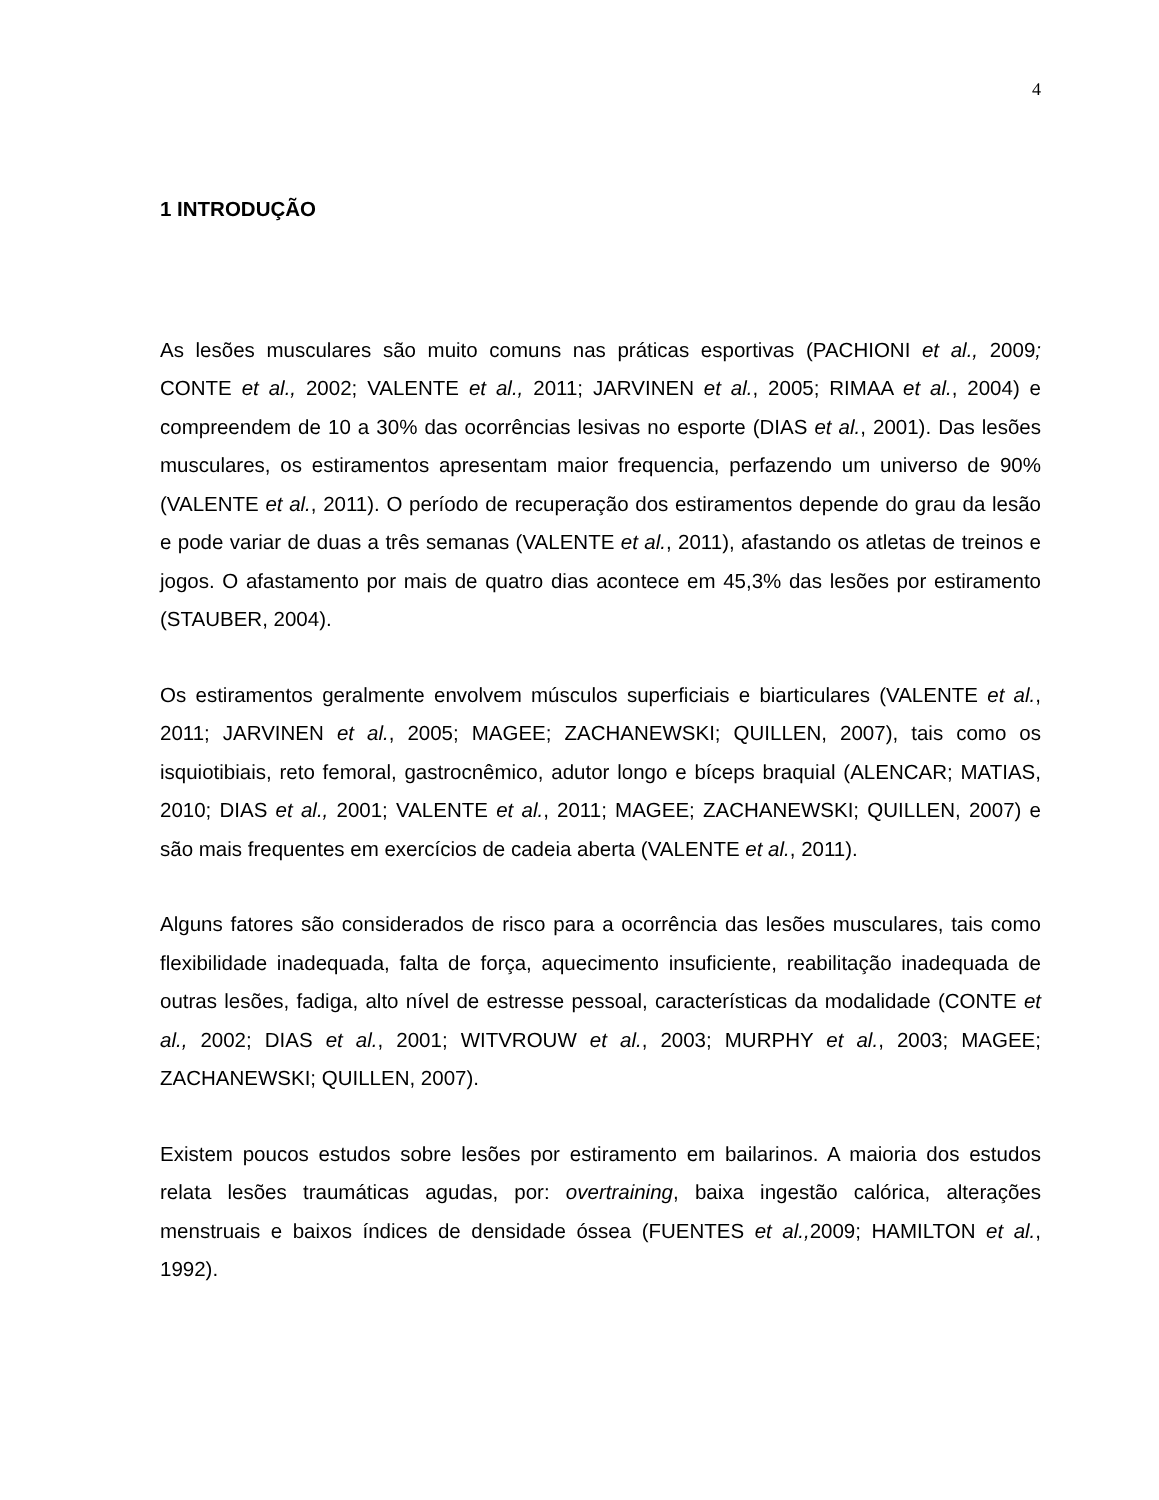4
1 INTRODUÇÃO
As lesões musculares são muito comuns nas práticas esportivas (PACHIONI et al., 2009; CONTE et al., 2002; VALENTE et al., 2011; JARVINEN et al., 2005; RIMAA et al., 2004) e compreendem de 10 a 30% das ocorrências lesivas no esporte (DIAS et al., 2001). Das lesões musculares, os estiramentos apresentam maior frequencia, perfazendo um universo de 90% (VALENTE et al., 2011). O período de recuperação dos estiramentos depende do grau da lesão e pode variar de duas a três semanas (VALENTE et al., 2011), afastando os atletas de treinos e jogos. O afastamento por mais de quatro dias acontece em 45,3% das lesões por estiramento (STAUBER, 2004).
Os estiramentos geralmente envolvem músculos superficiais e biarticulares (VALENTE et al., 2011; JARVINEN et al., 2005; MAGEE; ZACHANEWSKI; QUILLEN, 2007), tais como os isquiotibiais, reto femoral, gastrocnêmico, adutor longo e bíceps braquial (ALENCAR; MATIAS, 2010; DIAS et al., 2001; VALENTE et al., 2011; MAGEE; ZACHANEWSKI; QUILLEN, 2007) e são mais frequentes em exercícios de cadeia aberta (VALENTE et al., 2011).
Alguns fatores são considerados de risco para a ocorrência das lesões musculares, tais como flexibilidade inadequada, falta de força, aquecimento insuficiente, reabilitação inadequada de outras lesões, fadiga, alto nível de estresse pessoal, características da modalidade (CONTE et al., 2002; DIAS et al., 2001; WITVROUW et al., 2003; MURPHY et al., 2003; MAGEE; ZACHANEWSKI; QUILLEN, 2007).
Existem poucos estudos sobre lesões por estiramento em bailarinos. A maioria dos estudos relata lesões traumáticas agudas, por: overtraining, baixa ingestão calórica, alterações menstruais e baixos índices de densidade óssea (FUENTES et al., 2009; HAMILTON et al., 1992).